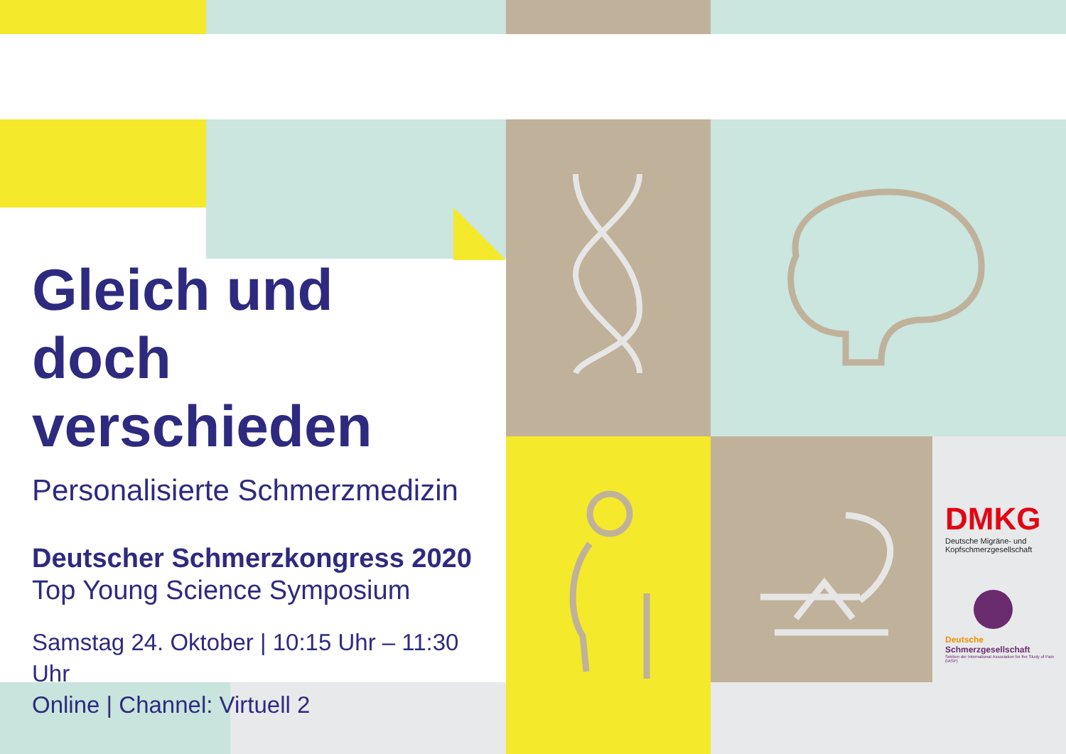Gleich und
doch verschieden
Personalisierte Schmerzmedizin
Deutscher Schmerzkongress 2020
Top Young Science Symposium
Samstag 24. Oktober | 10:15 Uhr – 11:30 Uhr
Online | Channel: Virtuell 2
DMKG
Deutsche Migräne- und Kopfschmerzgesellschaft
Deutsche Schmerzgesellschaft
Sektion der International Association for the Study of Pain (IASP)